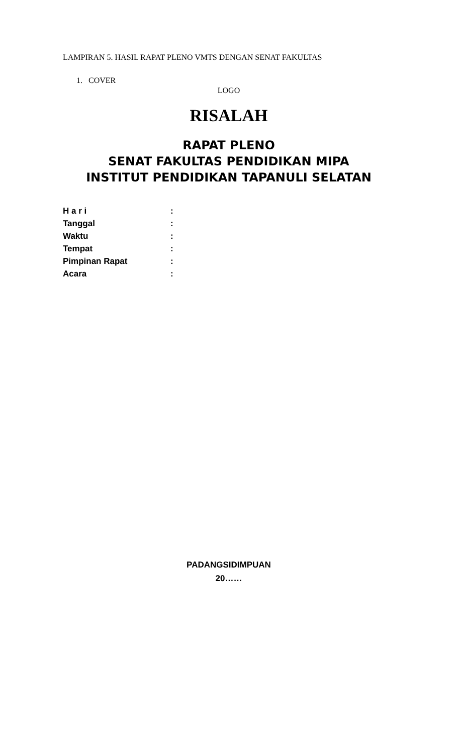LAMPIRAN 5. HASIL RAPAT PLENO VMTS DENGAN SENAT FAKULTAS
1. COVER
LOGO
RISALAH
RAPAT PLENO
SENAT FAKULTAS PENDIDIKAN MIPA
INSTITUT PENDIDIKAN TAPANULI SELATAN
| H a r i | : |
| Tanggal | : |
| Waktu | : |
| Tempat | : |
| Pimpinan Rapat | : |
| Acara | : |
PADANGSIDIMPUAN
20……